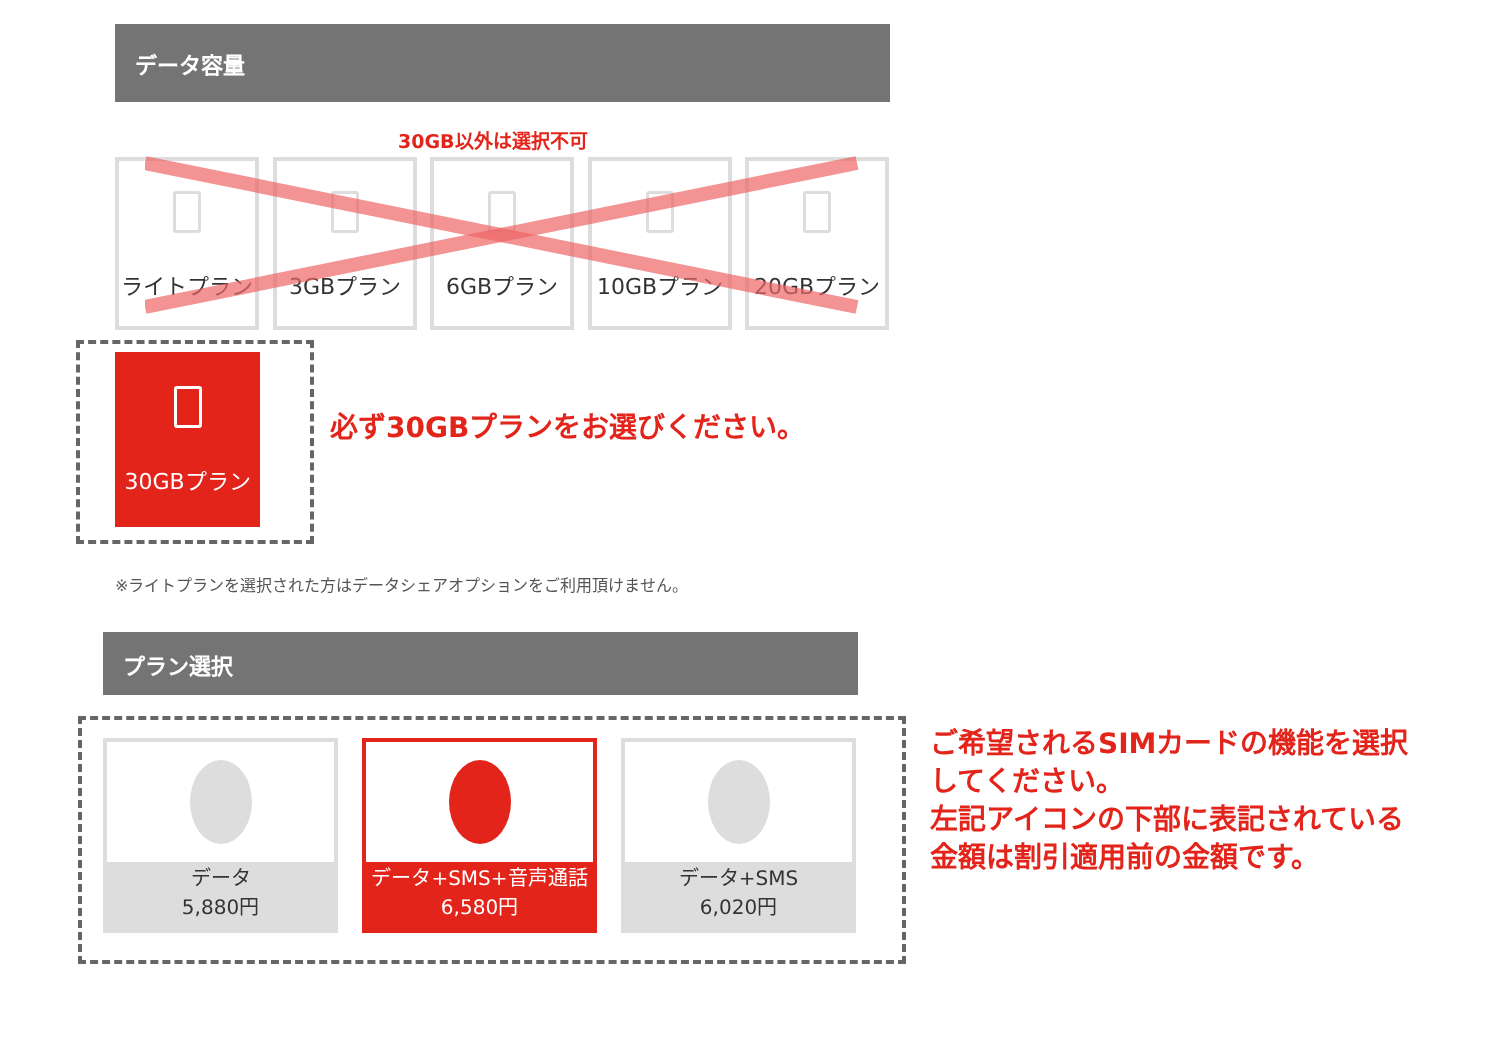データ容量
30GB以外は選択不可
ライトプラン 3GBプラン 6GBプラン 10GBプラン 20GBプラン
30GBプラン
必ず30GBプランをお選びください。
※ライトプランを選択された方はデータシェアオプションをご利用頂けません。
プラン選択
データ
5,880円
データ+SMS+音声通話
6,580円
データ+SMS
6,020円
ご希望されるSIMカードの機能を選択してください。
左記アイコンの下部に表記されている金額は割引適用前の金額です。